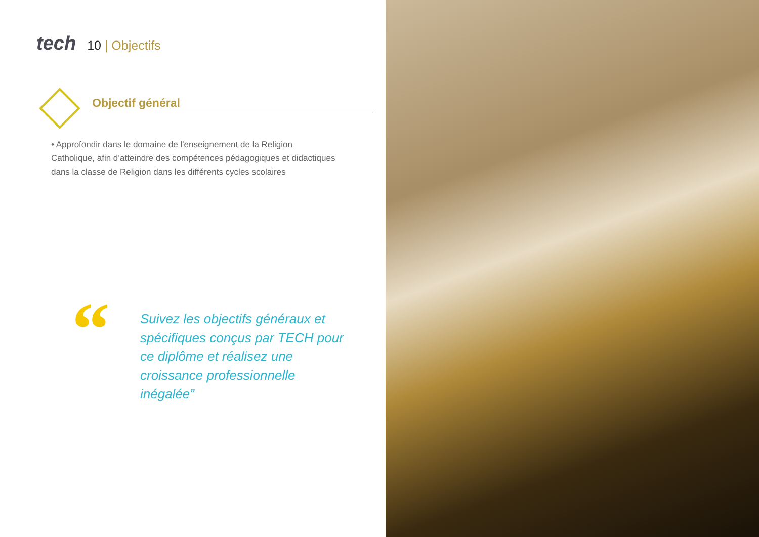tech
10 | Objectifs
Objectif général
• Approfondir dans le domaine de l'enseignement de la Religion Catholique, afin d’atteindre des compétences pédagogiques et didactiques dans la classe de Religion dans les différents cycles scolaires
“
Suivez les objectifs généraux et spécifiques conçus par TECH pour ce diplôme et réalisez une croissance professionnelle inégalée”